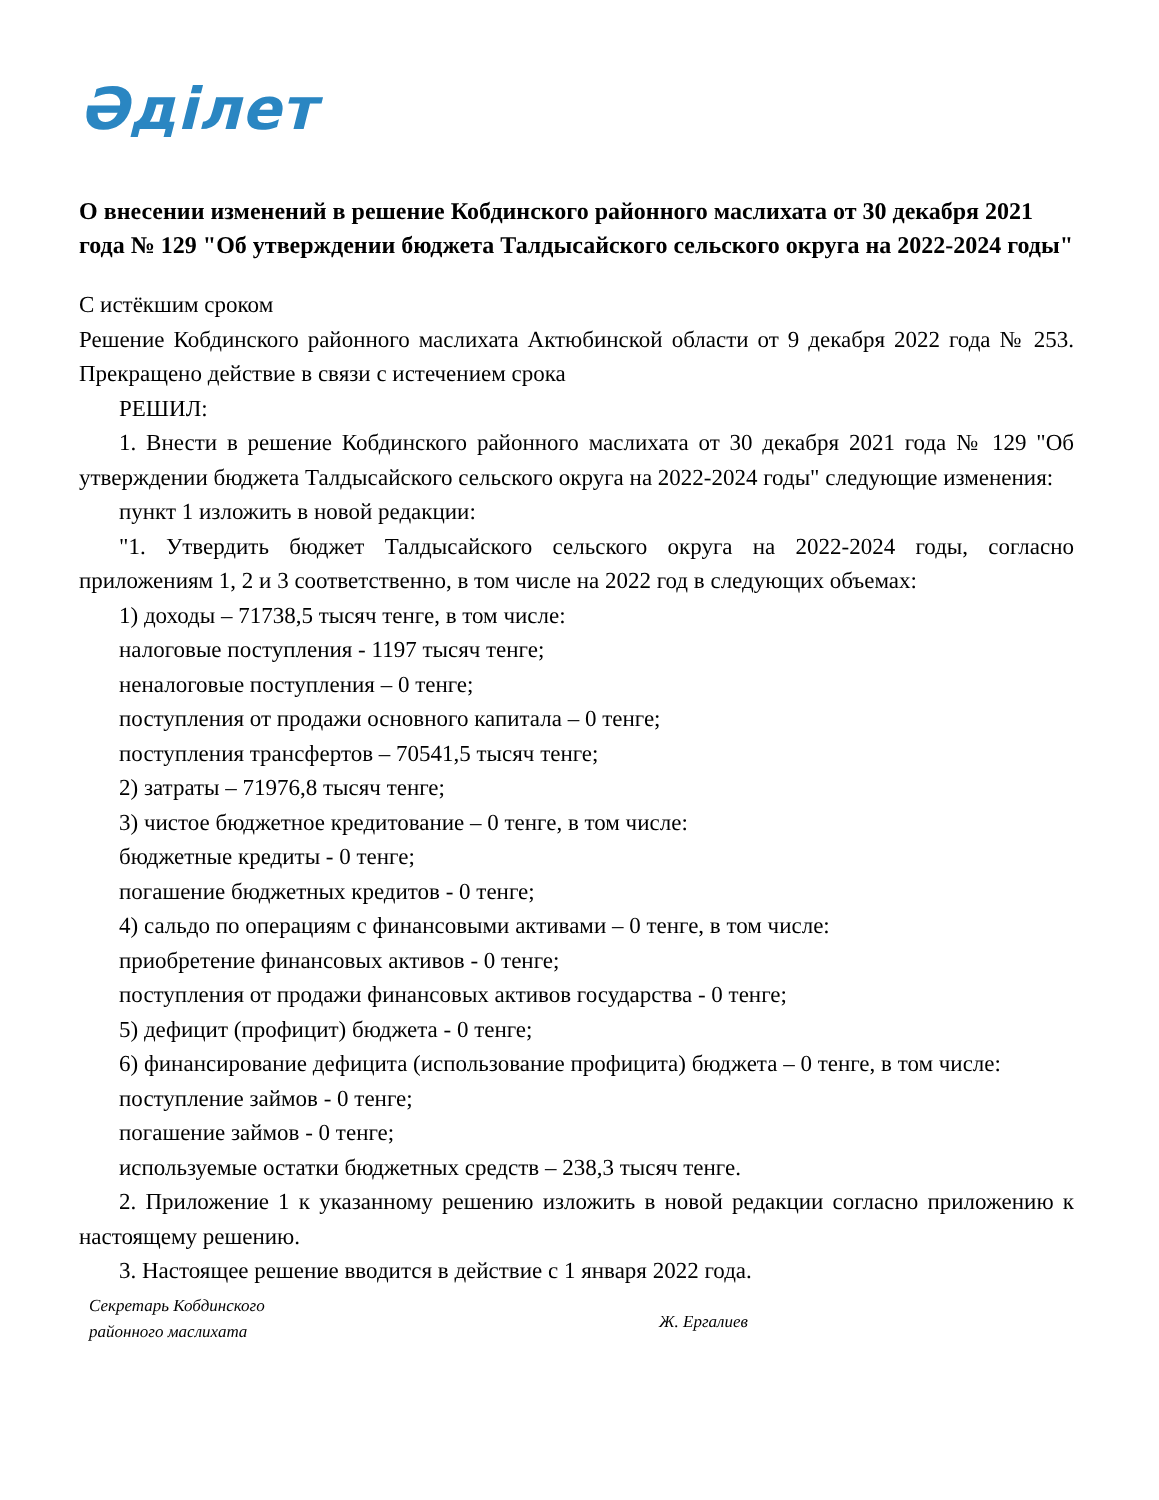Әділет
О внесении изменений в решение Кобдинского районного маслихата от 30 декабря 2021 года № 129 "Об утверждении бюджета Талдысайского сельского округа на 2022-2024 годы"
С истёкшим сроком
Решение Кобдинского районного маслихата Актюбинской области от 9 декабря 2022 года № 253. Прекращено действие в связи с истечением срока
РЕШИЛ:
1. Внести в решение Кобдинского районного маслихата от 30 декабря 2021 года № 129 "Об утверждении бюджета Талдысайского сельского округа на 2022-2024 годы" следующие изменения:
пункт 1 изложить в новой редакции:
"1. Утвердить бюджет Талдысайского сельского округа на 2022-2024 годы, согласно приложениям 1, 2 и 3 соответственно, в том числе на 2022 год в следующих объемах:
1) доходы – 71738,5 тысяч тенге, в том числе:
налоговые поступления - 1197 тысяч тенге;
неналоговые поступления – 0 тенге;
поступления от продажи основного капитала – 0 тенге;
поступления трансфертов – 70541,5 тысяч тенге;
2) затраты – 71976,8 тысяч тенге;
3) чистое бюджетное кредитование – 0 тенге, в том числе:
бюджетные кредиты - 0 тенге;
погашение бюджетных кредитов - 0 тенге;
4) сальдо по операциям с финансовыми активами – 0 тенге, в том числе:
приобретение финансовых активов - 0 тенге;
поступления от продажи финансовых активов государства - 0 тенге;
5) дефицит (профицит) бюджета - 0 тенге;
6) финансирование дефицита (использование профицита) бюджета – 0 тенге, в том числе:
поступление займов - 0 тенге;
погашение займов - 0 тенге;
используемые остатки бюджетных средств – 238,3 тысяч тенге.
2. Приложение 1 к указанному решению изложить в новой редакции согласно приложению к настоящему решению.
3. Настоящее решение вводится в действие с 1 января 2022 года.
Секретарь Кобдинского
районного маслихата
Ж. Ергалиев